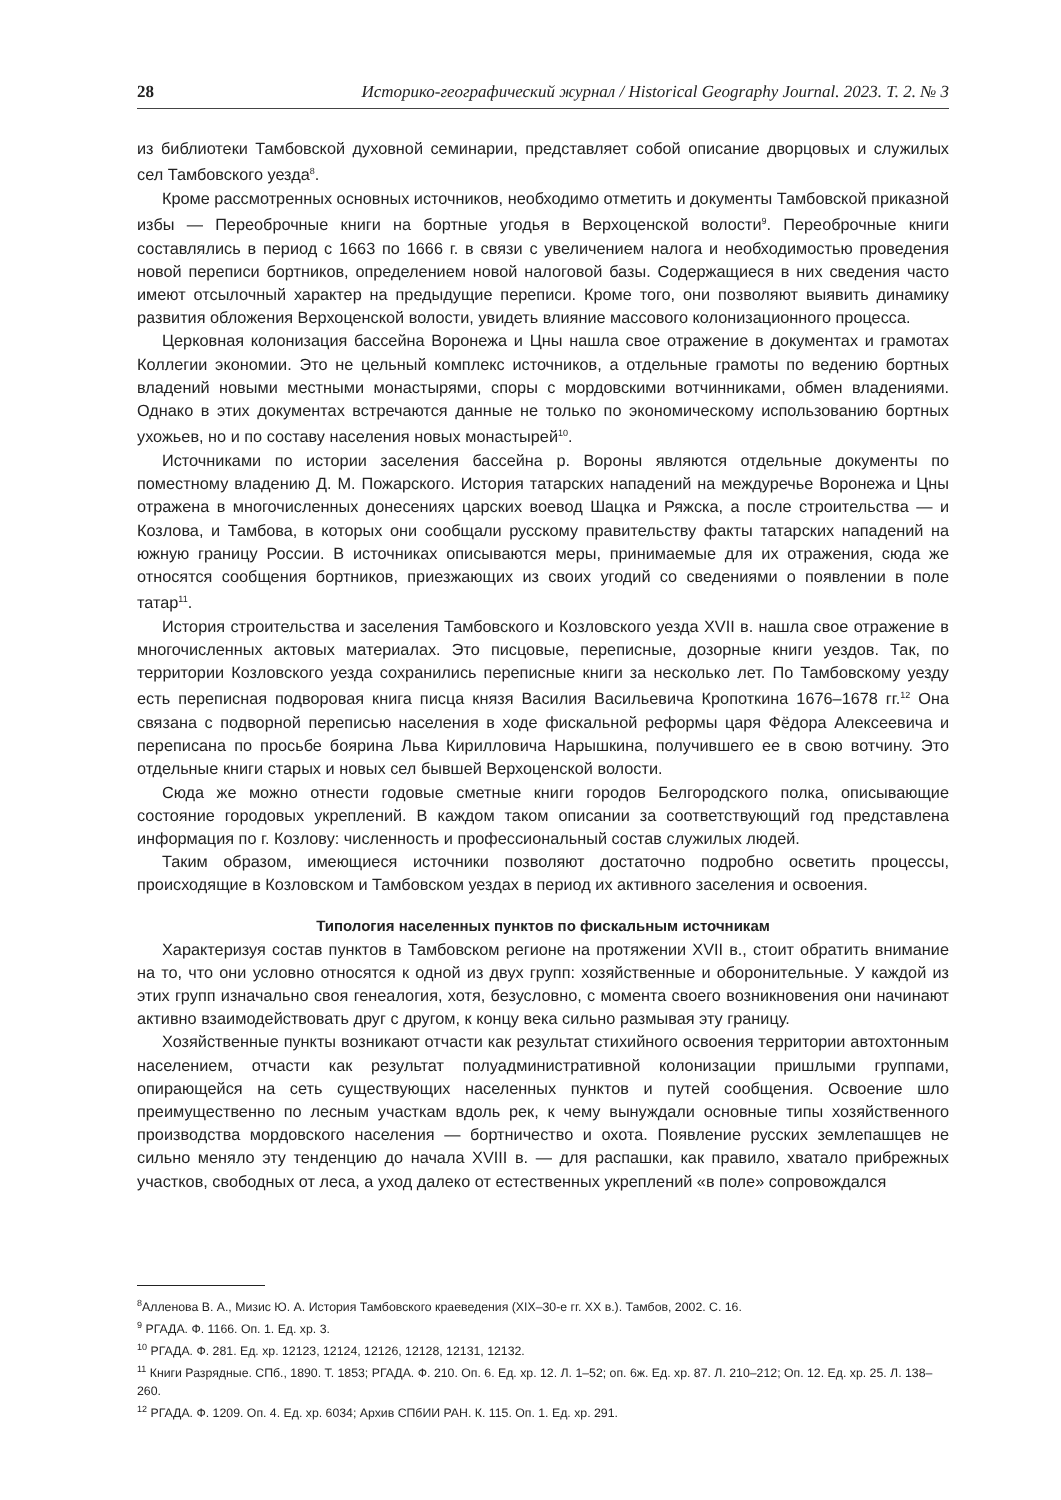28 Историко-географический журнал / Historical Geography Journal. 2023. Т. 2. № 3
из библиотеки Тамбовской духовной семинарии, представляет собой описание дворцовых и служилых сел Тамбовского уезда<sup>8</sup>.
Кроме рассмотренных основных источников, необходимо отметить и документы Тамбовской приказной избы — Переоброчные книги на бортные угодья в Верхоценской волости<sup>9</sup>. Переоброчные книги составлялись в период с 1663 по 1666 г. в связи с увеличением налога и необходимостью проведения новой переписи бортников, определением новой налоговой базы. Содержащиеся в них сведения часто имеют отсылочный характер на предыдущие переписи. Кроме того, они позволяют выявить динамику развития обложения Верхоценской волости, увидеть влияние массового колонизационного процесса.
Церковная колонизация бассейна Воронежа и Цны нашла свое отражение в документах и грамотах Коллегии экономии. Это не цельный комплекс источников, а отдельные грамоты по ведению бортных владений новыми местными монастырями, споры с мордовскими вотчинниками, обмен владениями. Однако в этих документах встречаются данные не только по экономическому использованию бортных ухожьев, но и по составу населения новых монастырей<sup>10</sup>.
Источниками по истории заселения бассейна р. Вороны являются отдельные документы по поместному владению Д. М. Пожарского. История татарских нападений на междуречье Воронежа и Цны отражена в многочисленных донесениях царских воевод Шацка и Ряжска, а после строительства — и Козлова, и Тамбова, в которых они сообщали русскому правительству факты татарских нападений на южную границу России. В источниках описываются меры, принимаемые для их отражения, сюда же относятся сообщения бортников, приезжающих из своих угодий со сведениями о появлении в поле татар<sup>11</sup>.
История строительства и заселения Тамбовского и Козловского уезда XVII в. нашла свое отражение в многочисленных актовых материалах. Это писцовые, переписные, дозорные книги уездов. Так, по территории Козловского уезда сохранились переписные книги за несколько лет. По Тамбовскому уезду есть переписная подворовая книга писца князя Василия Васильевича Кропоткина 1676–1678 гг.<sup>12</sup> Она связана с подворной переписью населения в ходе фискальной реформы царя Фёдора Алексеевича и переписана по просьбе боярина Льва Кирилловича Нарышкина, получившего ее в свою вотчину. Это отдельные книги старых и новых сел бывшей Верхоценской волости.
Сюда же можно отнести годовые сметные книги городов Белгородского полка, описывающие состояние городовых укреплений. В каждом таком описании за соответствующий год представлена информация по г. Козлову: численность и профессиональный состав служилых людей.
Таким образом, имеющиеся источники позволяют достаточно подробно осветить процессы, происходящие в Козловском и Тамбовском уездах в период их активного заселения и освоения.
Типология населенных пунктов по фискальным источникам
Характеризуя состав пунктов в Тамбовском регионе на протяжении XVII в., стоит обратить внимание на то, что они условно относятся к одной из двух групп: хозяйственные и оборонительные. У каждой из этих групп изначально своя генеалогия, хотя, безусловно, с момента своего возникновения они начинают активно взаимодействовать друг с другом, к концу века сильно размывая эту границу.
Хозяйственные пункты возникают отчасти как результат стихийного освоения территории автохтонным населением, отчасти как результат полуадминистративной колонизации пришлыми группами, опирающейся на сеть существующих населенных пунктов и путей сообщения. Освоение шло преимущественно по лесным участкам вдоль рек, к чему вынуждали основные типы хозяйственного производства мордовского населения — бортничество и охота. Появление русских землепашцев не сильно меняло эту тенденцию до начала XVIII в. — для распашки, как правило, хватало прибрежных участков, свободных от леса, а уход далеко от естественных укреплений «в поле» сопровождался
<sup>8</sup> Алленова В. А., Мизис Ю. А. История Тамбовского краеведения (XIX–30-е гг. XX в.). Тамбов, 2002. С. 16.
<sup>9</sup> РГАДА. Ф. 1166. Оп. 1. Ед. хр. 3.
<sup>10</sup> РГАДА. Ф. 281. Ед. хр. 12123, 12124, 12126, 12128, 12131, 12132.
<sup>11</sup> Книги Разрядные. СПб., 1890. Т. 1853; РГАДА. Ф. 210. Оп. 6. Ед. хр. 12. Л. 1–52; оп. 6ж. Ед. хр. 87. Л. 210–212; Оп. 12. Ед. хр. 25. Л. 138–260.
<sup>12</sup> РГАДА. Ф. 1209. Оп. 4. Ед. хр. 6034; Архив СПбИИ РАН. К. 115. Оп. 1. Ед. хр. 291.